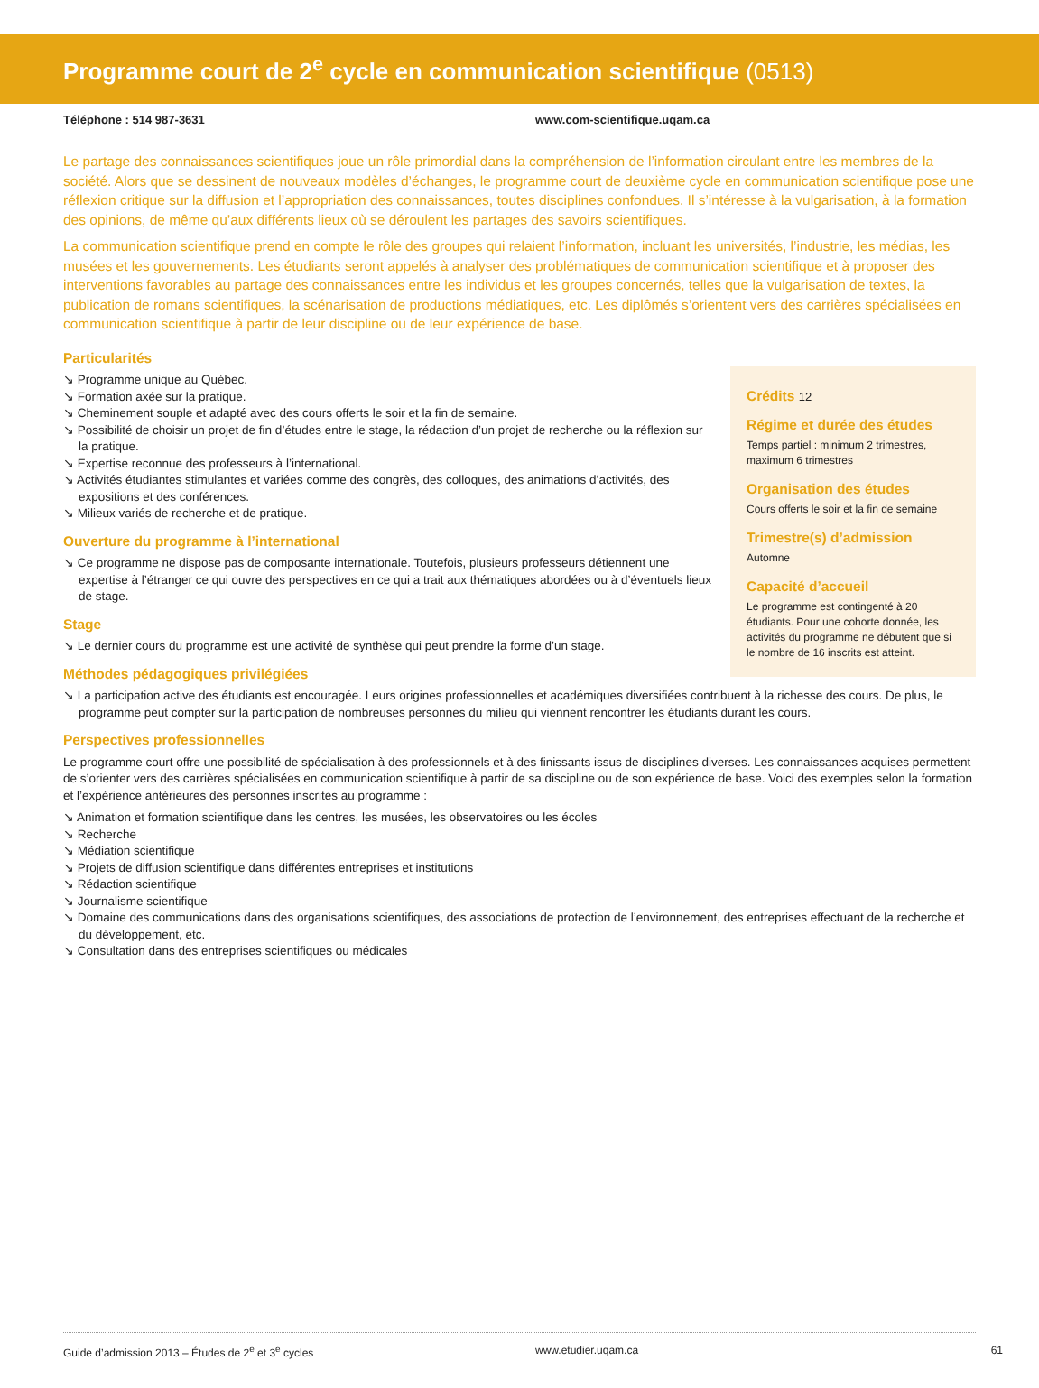Programme court de 2<sup>e</sup> cycle en communication scientifique (0513)
Téléphone : 514 987-3631 www.com-scientifique.uqam.ca
Le partage des connaissances scientifiques joue un rôle primordial dans la compréhension de l’information circulant entre les membres de la société. Alors que se dessinent de nouveaux modèles d’échanges, le programme court de deuxième cycle en communication scientifique pose une réflexion critique sur la diffusion et l’appropriation des connaissances, toutes disciplines confondues. Il s’intéresse à la vulgarisation, à la formation des opinions, de même qu’aux différents lieux où se déroulent les partages des savoirs scientifiques.
La communication scientifique prend en compte le rôle des groupes qui relaient l’information, incluant les universités, l’industrie, les médias, les musées et les gouvernements. Les étudiants seront appelés à analyser des problématiques de communication scientifique et à proposer des interventions favorables au partage des connaissances entre les individus et les groupes concernés, telles que la vulgarisation de textes, la publication de romans scientifiques, la scénarisation de productions médiatiques, etc. Les diplômés s’orientent vers des carrières spécialisées en communication scientifique à partir de leur discipline ou de leur expérience de base.
Particularités
↘ Programme unique au Québec.
↘ Formation axée sur la pratique.
↘ Cheminement souple et adapté avec des cours offerts le soir et la fin de semaine.
↘ Possibilité de choisir un projet de fin d’études entre le stage, la rédaction d’un projet de recherche ou la réflexion sur la pratique.
↘ Expertise reconnue des professeurs à l’international.
↘ Activités étudiantes stimulantes et variées comme des congrès, des colloques, des animations d’activités, des expositions et des conférences.
↘ Milieux variés de recherche et de pratique.
Ouverture du programme à l’international
↘ Ce programme ne dispose pas de composante internationale. Toutefois, plusieurs professeurs détiennent une expertise à l’étranger ce qui ouvre des perspectives en ce qui a trait aux thématiques abordées ou à d’éventuels lieux de stage.
Stage
↘ Le dernier cours du programme est une activité de synthèse qui peut prendre la forme d’un stage.
Crédits 12
Régime et durée des études
Temps partiel : minimum 2 trimestres, maximum 6 trimestres
Organisation des études
Cours offerts le soir et la fin de semaine
Trimestre(s) d’admission
Automne
Capacité d’accueil
Le programme est contingenté à 20 étudiants. Pour une cohorte donnée, les activités du programme ne débutent que si le nombre de 16 inscrits est atteint.
Méthodes pédagogiques privilégiées
↘ La participation active des étudiants est encouragée. Leurs origines professionnelles et académiques diversifiées contribuent à la richesse des cours. De plus, le programme peut compter sur la participation de nombreuses personnes du milieu qui viennent rencontrer les étudiants durant les cours.
Perspectives professionnelles
Le programme court offre une possibilité de spécialisation à des professionnels et à des finissants issus de disciplines diverses. Les connaissances acquises permettent de s’orienter vers des carrières spécialisées en communication scientifique à partir de sa discipline ou de son expérience de base. Voici des exemples selon la formation et l’expérience antérieures des personnes inscrites au programme :
↘ Animation et formation scientifique dans les centres, les musées, les observatoires ou les écoles
↘ Recherche
↘ Médiation scientifique
↘ Projets de diffusion scientifique dans différentes entreprises et institutions
↘ Rédaction scientifique
↘ Journalisme scientifique
↘ Domaine des communications dans des organisations scientifiques, des associations de protection de l’environnement, des entreprises effectuant de la recherche et du développement, etc.
↘ Consultation dans des entreprises scientifiques ou médicales
Guide d’admission 2013 – Études de 2<sup>e</sup> et 3<sup>e</sup> cycles www.etudier.uqam.ca 61